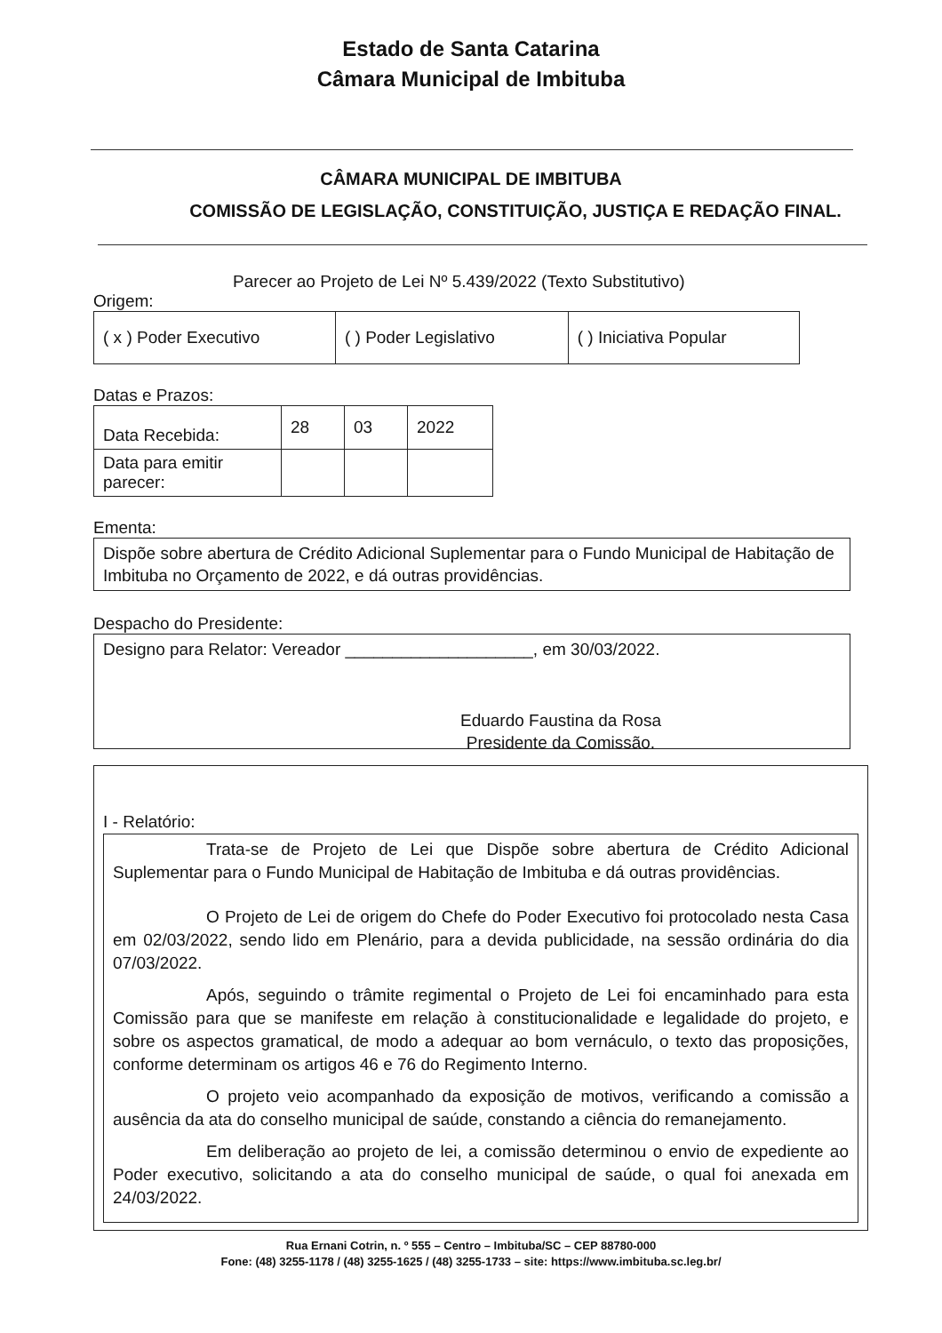Estado de Santa Catarina
Câmara Municipal de Imbituba
CÂMARA MUNICIPAL DE IMBITUBA
COMISSÃO DE LEGISLAÇÃO, CONSTITUIÇÃO, JUSTIÇA E REDAÇÃO FINAL.
Parecer ao Projeto de Lei Nº 5.439/2022 (Texto Substitutivo)
Origem:
| ( x ) Poder Executivo | ( ) Poder Legislativo | ( ) Iniciativa Popular |
Datas e Prazos:
| Data Recebida: | 28 | 03 | 2022 |
| Data para emitir parecer: | | | |
Ementa:
Dispõe sobre abertura de Crédito Adicional Suplementar para o Fundo Municipal de Habitação de Imbituba no Orçamento de 2022, e dá outras providências.
Despacho do Presidente:
Designo para Relator: Vereador ____________________, em 30/03/2022.
Eduardo Faustina da Rosa
Presidente da Comissão.
I - Relatório:
Trata-se de Projeto de Lei que Dispõe sobre abertura de Crédito Adicional Suplementar para o Fundo Municipal de Habitação de Imbituba e dá outras providências.
O Projeto de Lei de origem do Chefe do Poder Executivo foi protocolado nesta Casa em 02/03/2022, sendo lido em Plenário, para a devida publicidade, na sessão ordinária do dia 07/03/2022.
Após, seguindo o trâmite regimental o Projeto de Lei foi encaminhado para esta Comissão para que se manifeste em relação à constitucionalidade e legalidade do projeto, e sobre os aspectos gramatical, de modo a adequar ao bom vernáculo, o texto das proposições, conforme determinam os artigos 46 e 76 do Regimento Interno.
O projeto veio acompanhado da exposição de motivos, verificando a comissão a ausência da ata do conselho municipal de saúde, constando a ciência do remanejamento.
Em deliberação ao projeto de lei, a comissão determinou o envio de expediente ao Poder executivo, solicitando a ata do conselho municipal de saúde, o qual foi anexada em 24/03/2022.
Rua Ernani Cotrin, n. º 555 – Centro – Imbituba/SC – CEP 88780-000
Fone: (48) 3255-1178 / (48) 3255-1625 / (48) 3255-1733 – site: https://www.imbituba.sc.leg.br/